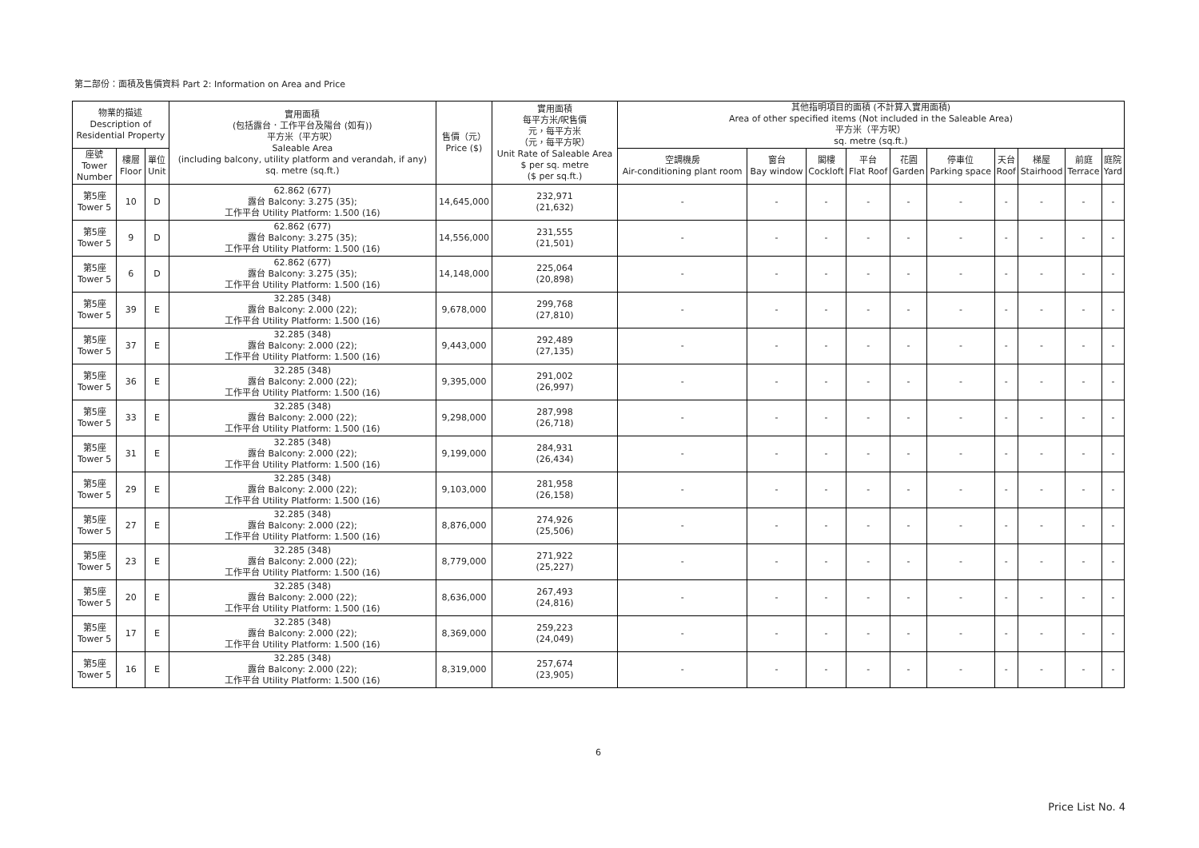第二部份：面積及售價資料 Part 2: Information on Area and Price
| 物業的描述 Description of Residential Property | | | 實用面積 (包括露台．工作平台及陽台 (如有)) 平方米（平方呎） Saleable Area (including balcony, utility platform and verandah, if any) sq. metre (sq.ft.) | 售價（元） Price ($) | 實用面積 每平方米/呎售價 元，每平方米 （元，每平方呎） Unit Rate of Saleable Area $ per sq. metre ($ per sq.ft.) | 其他指明項目的面積 (不計算入實用面積) Area of other specified items (Not included in the Saleable Area) 平方米（平方呎） sq. metre (sq.ft.) | | | | | | | | | |
| --- | --- | --- | --- | --- | --- | --- | --- | --- | --- | --- | --- | --- | --- | --- | --- |
| 座號 Tower Number | 樓層 Floor | 單位 Unit | | | | 空調機房 Air-conditioning plant room | 窗台 Bay window | 閣樓 Cockloft | 平台 Flat Roof | 花園 Garden | 停車位 Parking space | 天台 Roof | 梯屋 Stairhood | 前庭 Terrace | 庭院 Yard |
| 第5座 Tower 5 | 10 | D | 62.862 (677) 露台 Balcony: 3.275 (35); 工作平台 Utility Platform: 1.500 (16) | 14,645,000 | 232,971 (21,632) | - | - | - | - | - | - | - | - | - | - |
| 第5座 Tower 5 | 9 | D | 62.862 (677) 露台 Balcony: 3.275 (35); 工作平台 Utility Platform: 1.500 (16) | 14,556,000 | 231,555 (21,501) | - | - | - | - | - | - | - | - | - | - |
| 第5座 Tower 5 | 6 | D | 62.862 (677) 露台 Balcony: 3.275 (35); 工作平台 Utility Platform: 1.500 (16) | 14,148,000 | 225,064 (20,898) | - | - | - | - | - | - | - | - | - | - |
| 第5座 Tower 5 | 39 | E | 32.285 (348) 露台 Balcony: 2.000 (22); 工作平台 Utility Platform: 1.500 (16) | 9,678,000 | 299,768 (27,810) | - | - | - | - | - | - | - | - | - | - |
| 第5座 Tower 5 | 37 | E | 32.285 (348) 露台 Balcony: 2.000 (22); 工作平台 Utility Platform: 1.500 (16) | 9,443,000 | 292,489 (27,135) | - | - | - | - | - | - | - | - | - | - |
| 第5座 Tower 5 | 36 | E | 32.285 (348) 露台 Balcony: 2.000 (22); 工作平台 Utility Platform: 1.500 (16) | 9,395,000 | 291,002 (26,997) | - | - | - | - | - | - | - | - | - | - |
| 第5座 Tower 5 | 33 | E | 32.285 (348) 露台 Balcony: 2.000 (22); 工作平台 Utility Platform: 1.500 (16) | 9,298,000 | 287,998 (26,718) | - | - | - | - | - | - | - | - | - | - |
| 第5座 Tower 5 | 31 | E | 32.285 (348) 露台 Balcony: 2.000 (22); 工作平台 Utility Platform: 1.500 (16) | 9,199,000 | 284,931 (26,434) | - | - | - | - | - | - | - | - | - | - |
| 第5座 Tower 5 | 29 | E | 32.285 (348) 露台 Balcony: 2.000 (22); 工作平台 Utility Platform: 1.500 (16) | 9,103,000 | 281,958 (26,158) | - | - | - | - | - | - | - | - | - | - |
| 第5座 Tower 5 | 27 | E | 32.285 (348) 露台 Balcony: 2.000 (22); 工作平台 Utility Platform: 1.500 (16) | 8,876,000 | 274,926 (25,506) | - | - | - | - | - | - | - | - | - | - |
| 第5座 Tower 5 | 23 | E | 32.285 (348) 露台 Balcony: 2.000 (22); 工作平台 Utility Platform: 1.500 (16) | 8,779,000 | 271,922 (25,227) | - | - | - | - | - | - | - | - | - | - |
| 第5座 Tower 5 | 20 | E | 32.285 (348) 露台 Balcony: 2.000 (22); 工作平台 Utility Platform: 1.500 (16) | 8,636,000 | 267,493 (24,816) | - | - | - | - | - | - | - | - | - | - |
| 第5座 Tower 5 | 17 | E | 32.285 (348) 露台 Balcony: 2.000 (22); 工作平台 Utility Platform: 1.500 (16) | 8,369,000 | 259,223 (24,049) | - | - | - | - | - | - | - | - | - | - |
| 第5座 Tower 5 | 16 | E | 32.285 (348) 露台 Balcony: 2.000 (22); 工作平台 Utility Platform: 1.500 (16) | 8,319,000 | 257,674 (23,905) | - | - | - | - | - | - | - | - | - | - |
6
Price List No. 4